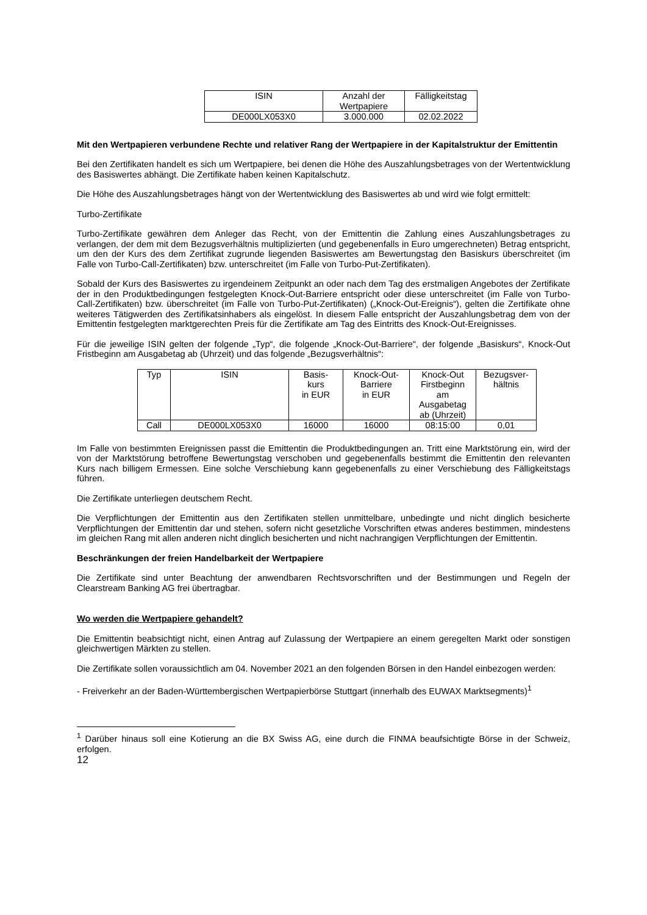| ISIN | Anzahl der Wertpapiere | Fälligkeitstag |
| --- | --- | --- |
| DE000LX053X0 | 3.000.000 | 02.02.2022 |
Mit den Wertpapieren verbundene Rechte und relativer Rang der Wertpapiere in der Kapitalstruktur der Emittentin
Bei den Zertifikaten handelt es sich um Wertpapiere, bei denen die Höhe des Auszahlungsbetrages von der Wertentwicklung des Basiswertes abhängt. Die Zertifikate haben keinen Kapitalschutz.
Die Höhe des Auszahlungsbetrages hängt von der Wertentwicklung des Basiswertes ab und wird wie folgt ermittelt:
Turbo-Zertifikate
Turbo-Zertifikate gewähren dem Anleger das Recht, von der Emittentin die Zahlung eines Auszahlungsbetrages zu verlangen, der dem mit dem Bezugsverhältnis multiplizierten (und gegebenenfalls in Euro umgerechneten) Betrag entspricht, um den der Kurs des dem Zertifikat zugrunde liegenden Basiswertes am Bewertungstag den Basiskurs überschreitet (im Falle von Turbo-Call-Zertifikaten) bzw. unterschreitet (im Falle von Turbo-Put-Zertifikaten).
Sobald der Kurs des Basiswertes zu irgendeinem Zeitpunkt an oder nach dem Tag des erstmaligen Angebotes der Zertifikate der in den Produktbedingungen festgelegten Knock-Out-Barriere entspricht oder diese unterschreitet (im Falle von Turbo-Call-Zertifikaten) bzw. überschreitet (im Falle von Turbo-Put-Zertifikaten) („Knock-Out-Ereignis“), gelten die Zertifikate ohne weiteres Tätigwerden des Zertifikatsinhabers als eingelöst. In diesem Falle entspricht der Auszahlungsbetrag dem von der Emittentin festgelegten marktgerechten Preis für die Zertifikate am Tag des Eintritts des Knock-Out-Ereignisses.
Für die jeweilige ISIN gelten der folgende „Typ“, die folgende „Knock-Out-Barriere“, der folgende „Basiskurs“, Knock-Out Fristbeginn am Ausgabetag ab (Uhrzeit) und das folgende „Bezugsverhältnis“:
| Typ | ISIN | Basis- kurs in EUR | Knock-Out- Barriere in EUR | Knock-Out Firstbeginn am Ausgabetag ab (Uhrzeit) | Bezugsver- hältnis |
| --- | --- | --- | --- | --- | --- |
| Call | DE000LX053X0 | 16000 | 16000 | 08:15:00 | 0,01 |
Im Falle von bestimmten Ereignissen passt die Emittentin die Produktbedingungen an. Tritt eine Marktstörung ein, wird der von der Marktstörung betroffene Bewertungstag verschoben und gegebenenfalls bestimmt die Emittentin den relevanten Kurs nach billigem Ermessen. Eine solche Verschiebung kann gegebenenfalls zu einer Verschiebung des Fälligkeitstags führen.
Die Zertifikate unterliegen deutschem Recht.
Die Verpflichtungen der Emittentin aus den Zertifikaten stellen unmittelbare, unbedingte und nicht dinglich besicherte Verpflichtungen der Emittentin dar und stehen, sofern nicht gesetzliche Vorschriften etwas anderes bestimmen, mindestens im gleichen Rang mit allen anderen nicht dinglich besicherten und nicht nachrangigen Verpflichtungen der Emittentin.
Beschränkungen der freien Handelbarkeit der Wertpapiere
Die Zertifikate sind unter Beachtung der anwendbaren Rechtsvorschriften und der Bestimmungen und Regeln der Clearstream Banking AG frei übertragbar.
Wo werden die Wertpapiere gehandelt?
Die Emittentin beabsichtigt nicht, einen Antrag auf Zulassung der Wertpapiere an einem geregelten Markt oder sonstigen gleichwertigen Märkten zu stellen.
Die Zertifikate sollen voraussichtlich am 04. November 2021 an den folgenden Börsen in den Handel einbezogen werden:
- Freiverkehr an der Baden-Württembergischen Wertpapierbörse Stuttgart (innerhalb des EUWAX Marktsegments)<sup>1</sup>
<sup>1</sup> Darüber hinaus soll eine Kotierung an die BX Swiss AG, eine durch die FINMA beaufsichtigte Börse in der Schweiz, erfolgen.
12